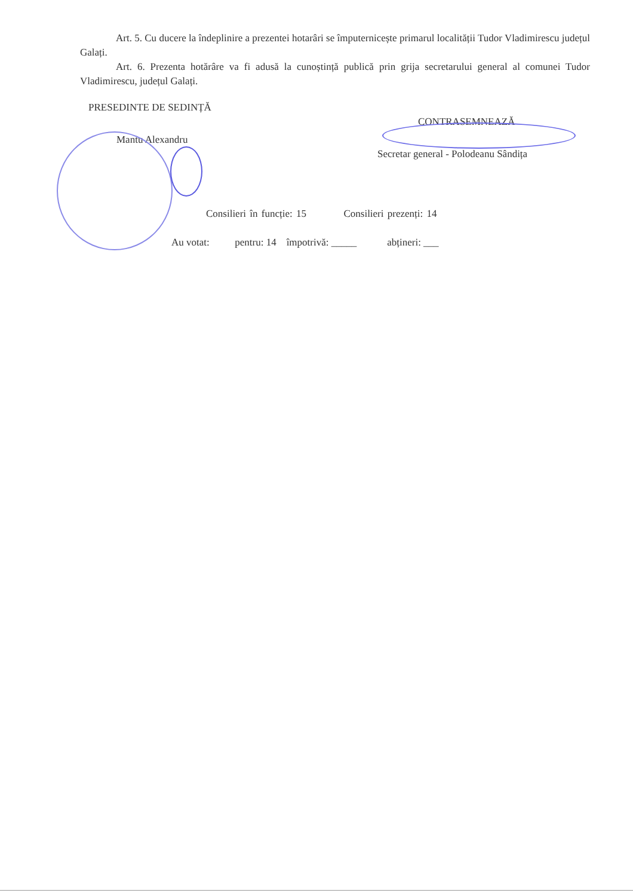Art. 5. Cu ducere la îndeplinire a prezentei hotarâri se împuternicește primarul localității Tudor Vladimirescu județul Galați.
Art. 6. Prezenta hotărâre va fi adusă la cunoștință publică prin grija secretarului general al comunei Tudor Vladimirescu, județul Galați.
PRESEDINTE DE SEDINȚĂ
CONTRASEMNEAZĂ
Mantu Alexandru
Secretar general - Polodeanu Sândița
Consilieri în funcție: 15 Consilieri prezenți: 14
Au votat: pentru: 14 împotrivă: _____ abțineri: ___